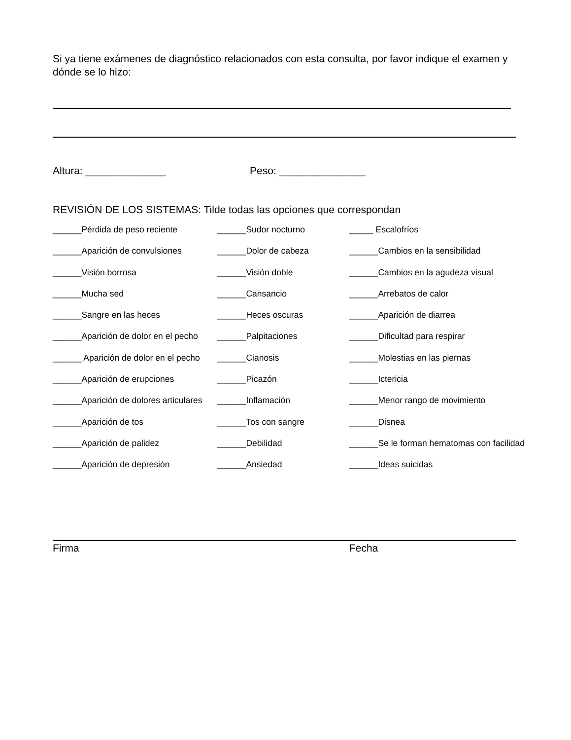Si ya tiene exámenes de diagnóstico relacionados con esta consulta, por favor indique el examen y dónde se lo hizo:
Altura: ______________ Peso: _______________
REVISIÓN DE LOS SISTEMAS: Tilde todas las opciones que correspondan
| ______Pérdida de peso reciente | ______Sudor nocturno | _____ Escalofríos |
| ______Aparición de convulsiones | ______Dolor de cabeza | ______Cambios en la sensibilidad |
| ______Visión borrosa | ______Visión doble | ______Cambios en la agudeza visual |
| ______Mucha sed | ______Cansancio | ______Arrebatos de calor |
| ______Sangre en las heces | ______Heces oscuras | ______Aparición de diarrea |
| ______Aparición de dolor en el pecho | ______Palpitaciones | ______Dificultad para respirar |
| ______ Aparición de dolor en el pecho | ______Cianosis | ______Molestias en las piernas |
| ______Aparición de erupciones | ______Picazón | ______Ictericia |
| ______Aparición de dolores articulares | ______Inflamación | ______Menor rango de movimiento |
| ______Aparición de tos | ______Tos con sangre | ______Disnea |
| ______Aparición de palidez | ______Debilidad | ______Se le forman hematomas con facilidad |
| ______Aparición de depresión | ______Ansiedad | ______Ideas suicidas |
Firma Fecha